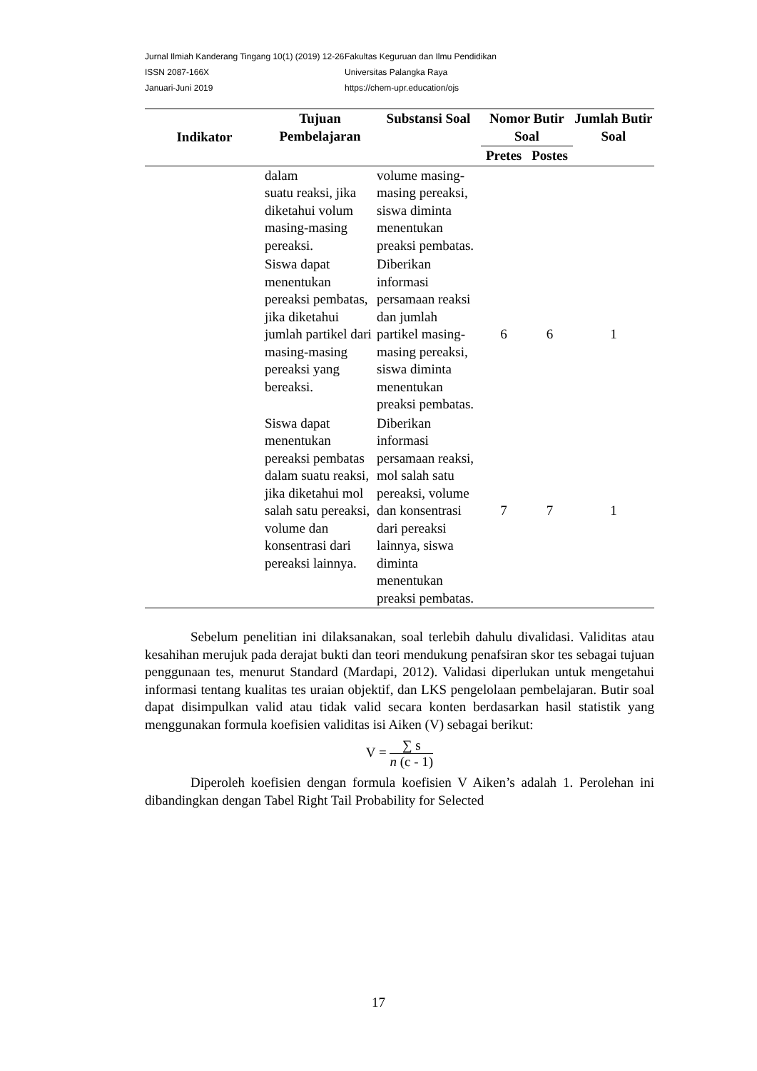Jurnal Ilmiah Kanderang Tingang 10(1) (2019) 12-26
ISSN 2087-166X
Januari-Juni 2019
Fakultas Keguruan dan Ilmu Pendidikan
Universitas Palangka Raya
https://chem-upr.education/ojs
| Indikator | Tujuan Pembelajaran | Substansi Soal | Nomor Butir Soal | | Jumlah Butir Soal |
| --- | --- | --- | --- | --- | --- |
| | | | Pretes | Postes | |
| | dalam suatu reaksi, jika diketahui volum masing-masing pereaksi. | volume masing-masing pereaksi, siswa diminta menentukan preaksi pembatas. | | | |
| | Siswa dapat menentukan pereaksi pembatas, jika diketahui jumlah partikel dari masing-masing pereaksi yang bereaksi. | Diberikan informasi persamaan reaksi dan jumlah partikel masing-masing pereaksi, siswa diminta menentukan preaksi pembatas. | 6 | 6 | 1 |
| | Siswa dapat menentukan pereaksi pembatas dalam suatu reaksi, jika diketahui mol salah satu pereaksi, volume dan konsentrasi dari pereaksi lainnya. | Diberikan informasi persamaan reaksi, mol salah satu pereaksi, volume dan konsentrasi dari pereaksi lainnya, siswa diminta menentukan preaksi pembatas. | 7 | 7 | 1 |
Sebelum penelitian ini dilaksanakan, soal terlebih dahulu divalidasi. Validitas atau kesahihan merujuk pada derajat bukti dan teori mendukung penafsiran skor tes sebagai tujuan penggunaan tes, menurut Standard (Mardapi, 2012). Validasi diperlukan untuk mengetahui informasi tentang kualitas tes uraian objektif, dan LKS pengelolaan pembelajaran. Butir soal dapat disimpulkan valid atau tidak valid secara konten berdasarkan hasil statistik yang menggunakan formula koefisien validitas isi Aiken (V) sebagai berikut:
V = ∑ s n (c - 1)
Diperoleh koefisien dengan formula koefisien V Aiken’s adalah 1. Perolehan ini dibandingkan dengan Tabel Right Tail Probability for Selected
17